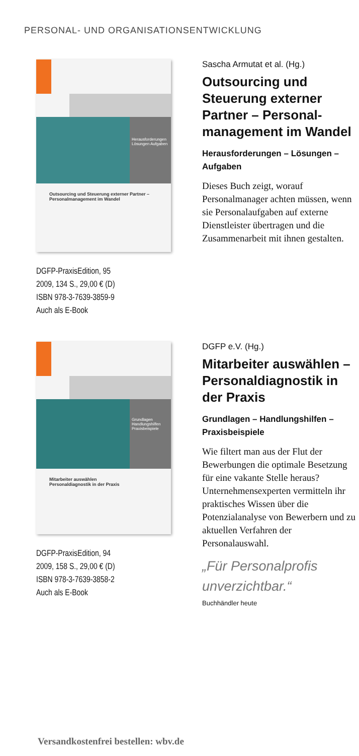PERSONAL- UND ORGANISATIONSENTWICKLUNG
Herausforderungen Lösungen Aufgaben
Outsourcing und Steuerung externer Partner – Personalmanagement im Wandel
DGFP-PraxisEdition, 95
2009, 134 S., 29,00 € (D)
ISBN 978-3-7639-3859-9
Auch als E-Book
Sascha Armutat et al. (Hg.)
Outsourcing und Steuerung externer Partner – Personal­management im Wandel
Herausforderungen – Lösungen – Aufgaben
Dieses Buch zeigt, worauf Personalmanager achten müssen, wenn sie Personalaufgaben auf externe Dienstleister übertragen und die Zusammenarbeit mit ihnen gestalten.
Grundlagen Handlungshilfen Praxisbeispiele
Mitarbeiter auswählen
Personaldiagnostik in der Praxis
DGFP-PraxisEdition, 94
2009, 158 S., 29,00 € (D)
ISBN 978-3-7639-3858-2
Auch als E-Book
DGFP e.V. (Hg.)
Mitarbeiter auswählen – Personaldiagnostik in der Praxis
Grundlagen – Handlungshilfen – Praxisbeispiele
Wie filtert man aus der Flut der Bewerbungen die optimale Besetzung für eine vakante Stelle heraus? Unternehmensexperten vermitteln ihr praktisches Wissen über die Potenzialanalyse von Bewerbern und zu aktuellen Verfahren der Personalauswahl.
„Für Personalprofis unverzichtbar.“
Buchhändler heute
Versandkostenfrei bestellen: wbv.de